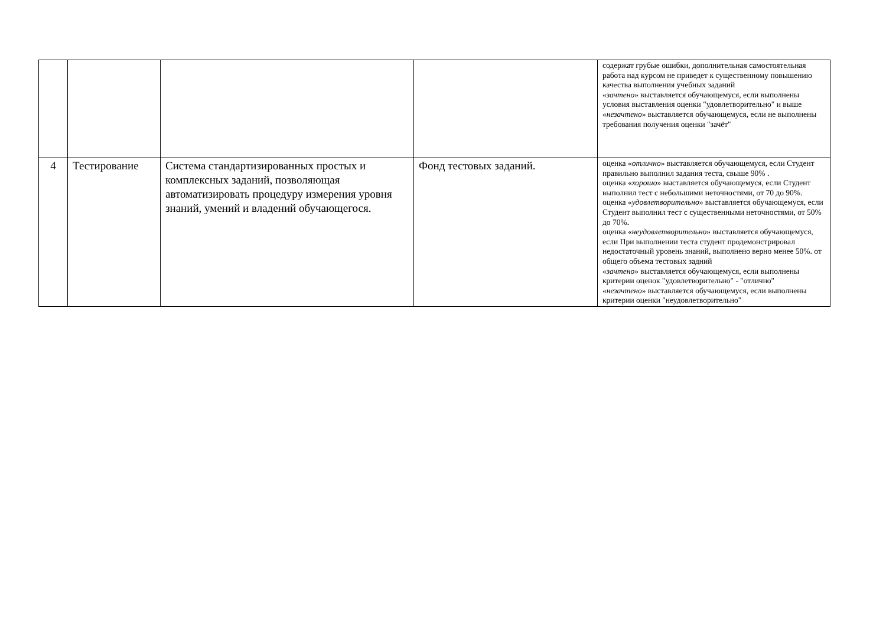| | | | | содержат грубые ошибки, дополнительная самостоятельная работа над курсом не приведет к существенному повышению качества выполнения учебных заданий « зачтено » выставляется обучающемуся, если выполнены условия выставления оценки "удовлетворительно" и выше « незачтено » выставляется обучающемуся, если не выполнены требования получения оценки "зачёт" |
| 4 | Тестирование | Система стандартизированных простых и комплексных заданий, позволяющая автоматизировать процедуру измерения уровня знаний, умений и владений обучающегося. | Фонд тестовых заданий. | оценка « отлично » выставляется обучающемуся, если Студент правильно выполнил задания теста, свыше 90% . оценка « хорошо » выставляется обучающемуся, если Студент выполнил тест с небольшими неточностями, от 70 до 90%. оценка « удовлетворительно » выставляется обучающемуся, если Студент выполнил тест с существенными неточностями, от 50% до 70%. оценка « неудовлетворительно » выставляется обучающемуся, если При выполнении теста студент продемонстрировал недостаточный уровень знаний, выполнено верно менее 50%. от общего объема тестовых задний « зачтено » выставляется обучающемуся, если выполнены критерии оценок "удовлетворительно" - "отлично" « незачтено » выставляется обучающемуся, если выполнены критерии оценки "неудовлетворительно" |